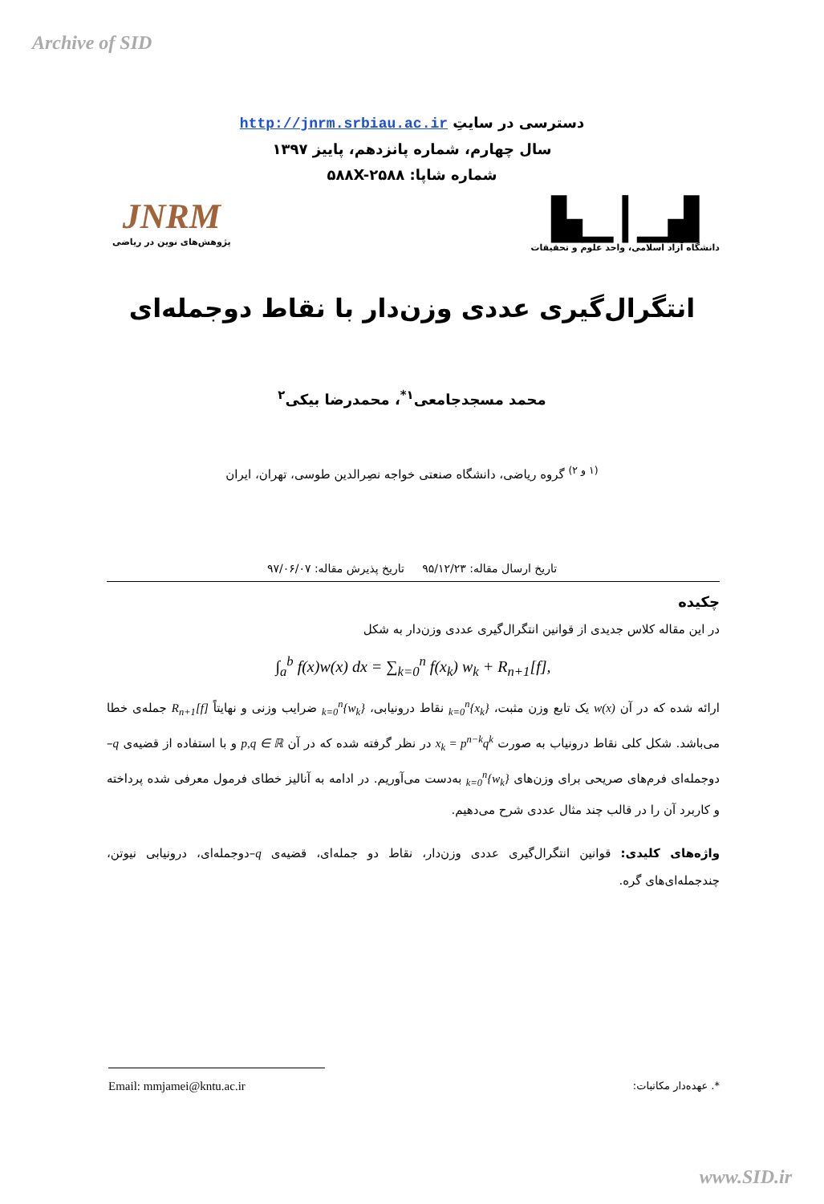Archive of SID
دسترسی در سایتِ http://jnrm.srbiau.ac.ir
سال چهارم، شماره پانزدهم، پاییز ۱۳۹۷
شماره شاپا: ۵۸۸X-۲۵۸۸
▟▁┃▁▙
دانشگاه آزاد اسلامی، واحد علوم و تحقیقات
JNRM
پژوهش‌های نوین در ریاضی
انتگرال‌گیری عددی وزن‌دار با نقاط دوجمله‌ای
محمد مسجدجامعی<sup>۱*</sup>، محمدرضا بیکی<sup>۲</sup>
<sup>(۱ و ۲)</sup> گروه ریاضی، دانشگاه صنعتی خواجه نصِرالدین طوسی، تهران، ایران
تاریخ ارسال مقاله: ۹۵/۱۲/۲۳ تاریخ پذیرش مقاله: ۹۷/۰۶/۰۷
چکیده
در این مقاله کلاس جدیدی از قوانین انتگرال‌گیری عددی وزن‌دار به شکل
∫<sub>a</sub><sup>b</sup> f(x)w(x) dx = ∑<sub>k=0</sub><sup>n</sup> f(x<sub>k</sub>) w<sub>k</sub> + R<sub>n+1</sub>[f],
ارائه شده که در آن w(x) یک تابع وزن مثبت، {x<sub>k</sub>}<sub>k=0</sub><sup>n</sup> نقاط درونیابی، {w<sub>k</sub>}<sub>k=0</sub><sup>n</sup> ضرایب وزنی و نهایتاً R<sub>n+1</sub>[f] جمله‌ی خطا می‌باشد. شکل کلی نقاط درونیاب به صورت x<sub>k</sub> = p<sup>n−k</sup>q<sup>k</sup> در نظر گرفته شده که در آن p,q ∈ ℝ و با استفاده از قضیه‌ی q–دوجمله‌ای فرم‌های صریحی برای وزن‌های {w<sub>k</sub>}<sub>k=0</sub><sup>n</sup> به‌دست می‌آوریم. در ادامه به آنالیز خطای فرمول معرفی شده پرداخته و کاربرد آن را در قالب چند مثال عددی شرح می‌دهیم.
واژه‌های کلیدی: قوانین انتگرال‌گیری عددی وزن‌دار، نقاط دو جمله‌ای، قضیه‌ی q–دوجمله‌ای، درونیابی نیوتن، چندجمله‌ای‌های گره.
Email: mmjamei@kntu.ac.ir *. عهده‌دار مکاتبات:
www.SID.ir